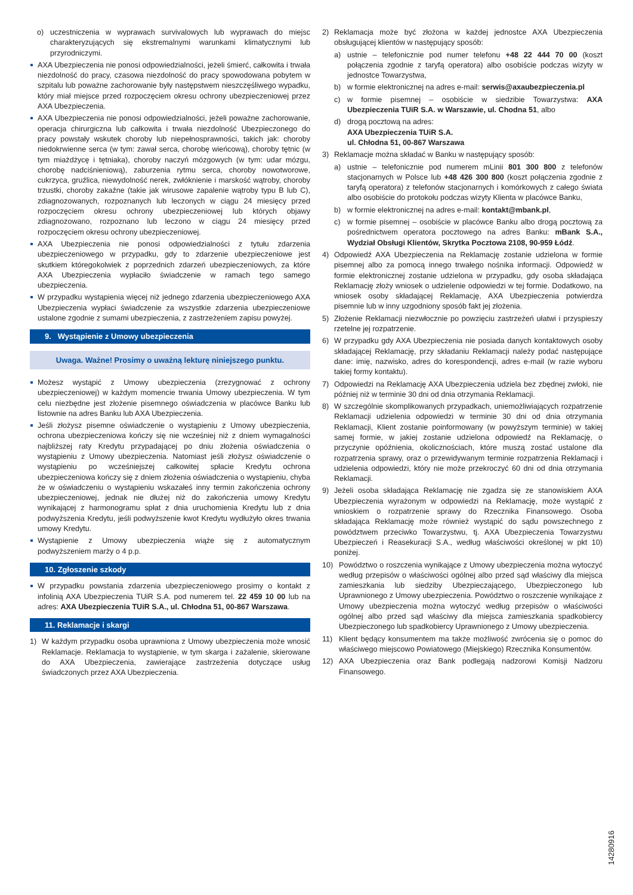o) uczestniczenia w wyprawach survivalowych lub wyprawach do miejsc charakteryzujących się ekstremalnymi warunkami klimatycznymi lub przyrodniczymi.
AXA Ubezpieczenia nie ponosi odpowiedzialności, jeżeli śmierć, całkowita i trwała niezdolność do pracy, czasowa niezdolność do pracy spowodowana pobytem w szpitalu lub poważne zachorowanie były następstwem nieszczęśliwego wypadku, który miał miejsce przed rozpoczęciem okresu ochrony ubezpieczeniowej przez AXA Ubezpieczenia.
AXA Ubezpieczenia nie ponosi odpowiedzialności, jeżeli poważne zachorowanie, operacja chirurgiczna lub całkowita i trwała niezdolność Ubezpieczonego do pracy powstały wskutek choroby lub niepełnosprawności, takich jak: choroby niedokrwienne serca (w tym: zawał serca, chorobę wieńcową), choroby tętnic (w tym miażdżycę i tętniaka), choroby naczyń mózgowych (w tym: udar mózgu, chorobę nadciśnieniową), zaburzenia rytmu serca, choroby nowotworowe, cukrzyca, gruźlica, niewydolność nerek, zwłóknienie i marskość wątroby, choroby trzustki, choroby zakaźne (takie jak wirusowe zapalenie wątroby typu B lub C), zdiagnozowanych, rozpoznanych lub leczonych w ciągu 24 miesięcy przed rozpoczęciem okresu ochrony ubezpieczeniowej lub których objawy zdiagnozowano, rozpoznano lub leczono w ciągu 24 miesięcy przed rozpoczęciem okresu ochrony ubezpieczeniowej.
AXA Ubezpieczenia nie ponosi odpowiedzialności z tytułu zdarzenia ubezpieczeniowego w przypadku, gdy to zdarzenie ubezpieczeniowe jest skutkiem któregokolwiek z poprzednich zdarzeń ubezpieczeniowych, za które AXA Ubezpieczenia wypłaciło świadczenie w ramach tego samego ubezpieczenia.
W przypadku wystąpienia więcej niż jednego zdarzenia ubezpieczeniowego AXA Ubezpieczenia wypłaci świadczenie za wszystkie zdarzenia ubezpieczeniowe ustalone zgodnie z sumami ubezpieczenia, z zastrzeżeniem zapisu powyżej.
9. Wystąpienie z Umowy ubezpieczenia
Uwaga. Ważne! Prosimy o uważną lekturę niniejszego punktu.
Możesz wystąpić z Umowy ubezpieczenia (zrezygnować z ochrony ubezpieczeniowej) w każdym momencie trwania Umowy ubezpieczenia. W tym celu niezbędne jest złożenie pisemnego oświadczenia w placówce Banku lub listownie na adres Banku lub AXA Ubezpieczenia.
Jeśli złożysz pisemne oświadczenie o wystąpieniu z Umowy ubezpieczenia, ochrona ubezpieczeniowa kończy się nie wcześniej niż z dniem wymagalności najbliższej raty Kredytu przypadającej po dniu złożenia oświadczenia o wystąpieniu z Umowy ubezpieczenia. Natomiast jeśli złożysz oświadczenie o wystąpieniu po wcześniejszej całkowitej spłacie Kredytu ochrona ubezpieczeniowa kończy się z dniem złożenia oświadczenia o wystąpieniu, chyba że w oświadczeniu o wystąpieniu wskazałeś inny termin zakończenia ochrony ubezpieczeniowej, jednak nie dłużej niż do zakończenia umowy Kredytu wynikającej z harmonogramu spłat z dnia uruchomienia Kredytu lub z dnia podwyższenia Kredytu, jeśli podwyższenie kwot Kredytu wydłużyło okres trwania umowy Kredytu.
Wystąpienie z Umowy ubezpieczenia wiąże się z automatycznym podwyższeniem marży o 4 p.p.
10. Zgłoszenie szkody
W przypadku powstania zdarzenia ubezpieczeniowego prosimy o kontakt z infolinią AXA Ubezpieczenia TUiR S.A. pod numerem tel. 22 459 10 00 lub na adres: AXA Ubezpieczenia TUiR S.A., ul. Chłodna 51, 00-867 Warszawa.
11. Reklamacje i skargi
1) W każdym przypadku osoba uprawniona z Umowy ubezpieczenia może wnosić Reklamacje. Reklamacja to wystąpienie, w tym skarga i zażalenie, skierowane do AXA Ubezpieczenia, zawierające zastrzeżenia dotyczące usług świadczonych przez AXA Ubezpieczenia.
2) Reklamacja może być złożona w każdej jednostce AXA Ubezpieczenia obsługującej klientów w następujący sposób:
a) ustnie – telefonicznie pod numer telefonu +48 22 444 70 00 (koszt połączenia zgodnie z taryfą operatora) albo osobiście podczas wizyty w jednostce Towarzystwa,
b) w formie elektronicznej na adres e-mail: serwis@axaubezpieczenia.pl
c) w formie pisemnej – osobiście w siedzibie Towarzystwa: AXA Ubezpieczenia TUiR S.A. w Warszawie, ul. Chodna 51, albo
d) drogą pocztową na adres:
AXA Ubezpieczenia TUiR S.A.
ul. Chłodna 51, 00-867 Warszawa
3) Reklamacje można składać w Banku w następujący sposób:
a) ustnie – telefonicznie pod numerem mLinii 801 300 800 z telefonów stacjonarnych w Polsce lub +48 426 300 800 (koszt połączenia zgodnie z taryfą operatora) z telefonów stacjonarnych i komórkowych z całego świata albo osobiście do protokołu podczas wizyty Klienta w placówce Banku,
b) w formie elektronicznej na adres e-mail: kontakt@mbank.pl,
c) w formie pisemnej – osobiście w placówce Banku albo drogą pocztową za pośrednictwem operatora pocztowego na adres Banku: mBank S.A., Wydział Obsługi Klientów, Skrytka Pocztowa 2108, 90-959 Łódź.
4) Odpowiedź AXA Ubezpieczenia na Reklamację zostanie udzielona w formie pisemnej albo za pomocą innego trwałego nośnika informacji. Odpowiedź w formie elektronicznej zostanie udzielona w przypadku, gdy osoba składająca Reklamację złoży wniosek o udzielenie odpowiedzi w tej formie. Dodatkowo, na wniosek osoby składającej Reklamację, AXA Ubezpieczenia potwierdza pisemnie lub w inny uzgodniony sposób fakt jej złożenia.
5) Złożenie Reklamacji niezwłocznie po powzięciu zastrzeżeń ułatwi i przyspieszy rzetelne jej rozpatrzenie.
6) W przypadku gdy AXA Ubezpieczenia nie posiada danych kontaktowych osoby składającej Reklamację, przy składaniu Reklamacji należy podać następujące dane: imię, nazwisko, adres do korespondencji, adres e-mail (w razie wyboru takiej formy kontaktu).
7) Odpowiedzi na Reklamację AXA Ubezpieczenia udziela bez zbędnej zwłoki, nie później niż w terminie 30 dni od dnia otrzymania Reklamacji.
8) W szczególnie skomplikowanych przypadkach, uniemożliwiających rozpatrzenie Reklamacji udzielenia odpowiedzi w terminie 30 dni od dnia otrzymania Reklamacji, Klient zostanie poinformowany (w powyższym terminie) w takiej samej formie, w jakiej zostanie udzielona odpowiedź na Reklamację, o przyczynie opóźnienia, okolicznościach, które muszą zostać ustalone dla rozpatrzenia sprawy, oraz o przewidywanym terminie rozpatrzenia Reklamacji i udzielenia odpowiedzi, który nie może przekroczyć 60 dni od dnia otrzymania Reklamacji.
9) Jeżeli osoba składająca Reklamację nie zgadza się ze stanowiskiem AXA Ubezpieczenia wyrażonym w odpowiedzi na Reklamację, może wystąpić z wnioskiem o rozpatrzenie sprawy do Rzecznika Finansowego. Osoba składająca Reklamację może również wystąpić do sądu powszechnego z powództwem przeciwko Towarzystwu, tj. AXA Ubezpieczenia Towarzystwu Ubezpieczeń i Reasekuracji S.A., według właściwości określonej w pkt 10) poniżej.
10) Powództwo o roszczenia wynikające z Umowy ubezpieczenia można wytoczyć według przepisów o właściwości ogólnej albo przed sąd właściwy dla miejsca zamieszkania lub siedziby Ubezpieczającego, Ubezpieczonego lub Uprawnionego z Umowy ubezpieczenia. Powództwo o roszczenie wynikające z Umowy ubezpieczenia można wytoczyć według przepisów o właściwości ogólnej albo przed sąd właściwy dla miejsca zamieszkania spadkobiercy Ubezpieczonego lub spadkobiercy Uprawnionego z Umowy ubezpieczenia.
11) Klient będący konsumentem ma także możliwość zwrócenia się o pomoc do właściwego miejscowo Powiatowego (Miejskiego) Rzecznika Konsumentów.
12) AXA Ubezpieczenia oraz Bank podlegają nadzorowi Komisji Nadzoru Finansowego.
14280916